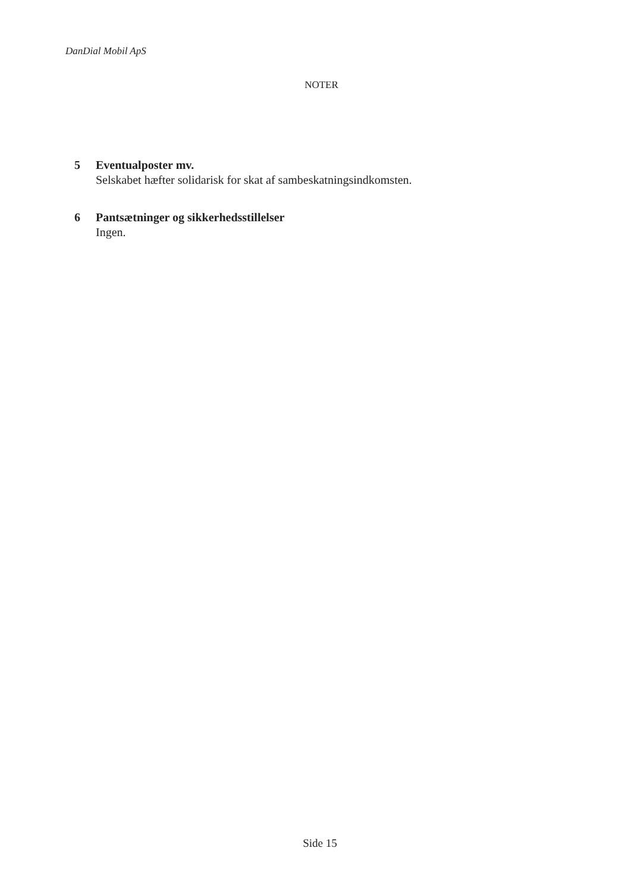DanDial Mobil ApS
NOTER
5 Eventualposter mv.
Selskabet hæfter solidarisk for skat af sambeskatningsindkomsten.
6 Pantsætninger og sikkerhedsstillelser
Ingen.
Side 15